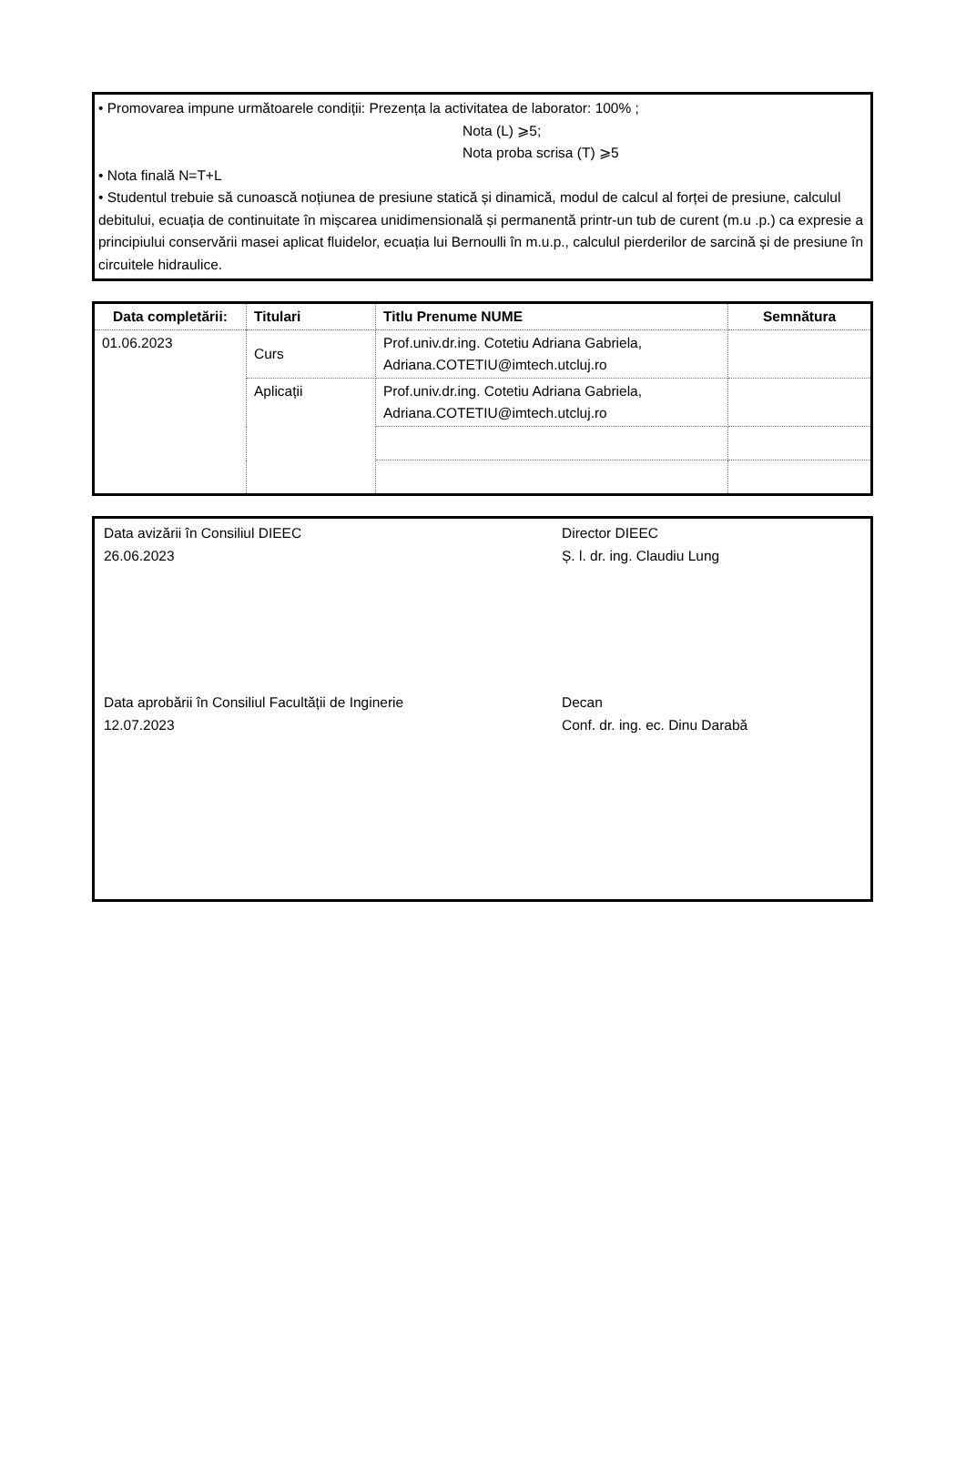• Promovarea impune următoarele condiții: Prezența la activitatea de laborator: 100% ;
Nota (L) ⩾5;
Nota proba scrisa (T) ⩾5
• Nota finală N=T+L
• Studentul trebuie să cunoască noțiunea de presiune statică și dinamică, modul de calcul al forței de presiune, calculul debitului, ecuația de continuitate în mișcarea unidimensională și permanentă printr-un tub de curent (m.u .p.) ca expresie a principiului conservării masei aplicat fluidelor, ecuația lui Bernoulli în m.u.p., calculul pierderilor de sarcină și de presiune în circuitele hidraulice.
| Data completării: | Titulari | Titlu Prenume NUME | Semnătura |
| --- | --- | --- | --- |
| 01.06.2023 | Curs | Prof.univ.dr.ing. Cotetiu Adriana Gabriela, Adriana.COTETIU@imtech.utcluj.ro | |
| | Aplicații | Prof.univ.dr.ing. Cotetiu Adriana Gabriela, Adriana.COTETIU@imtech.utcluj.ro | |
Data avizării în Consiliul DIEEC
26.06.2023
Director DIEEC
Ș. l. dr. ing. Claudiu Lung
Data aprobării în Consiliul Facultății de Inginerie
12.07.2023
Decan
Conf. dr. ing. ec. Dinu Darabă